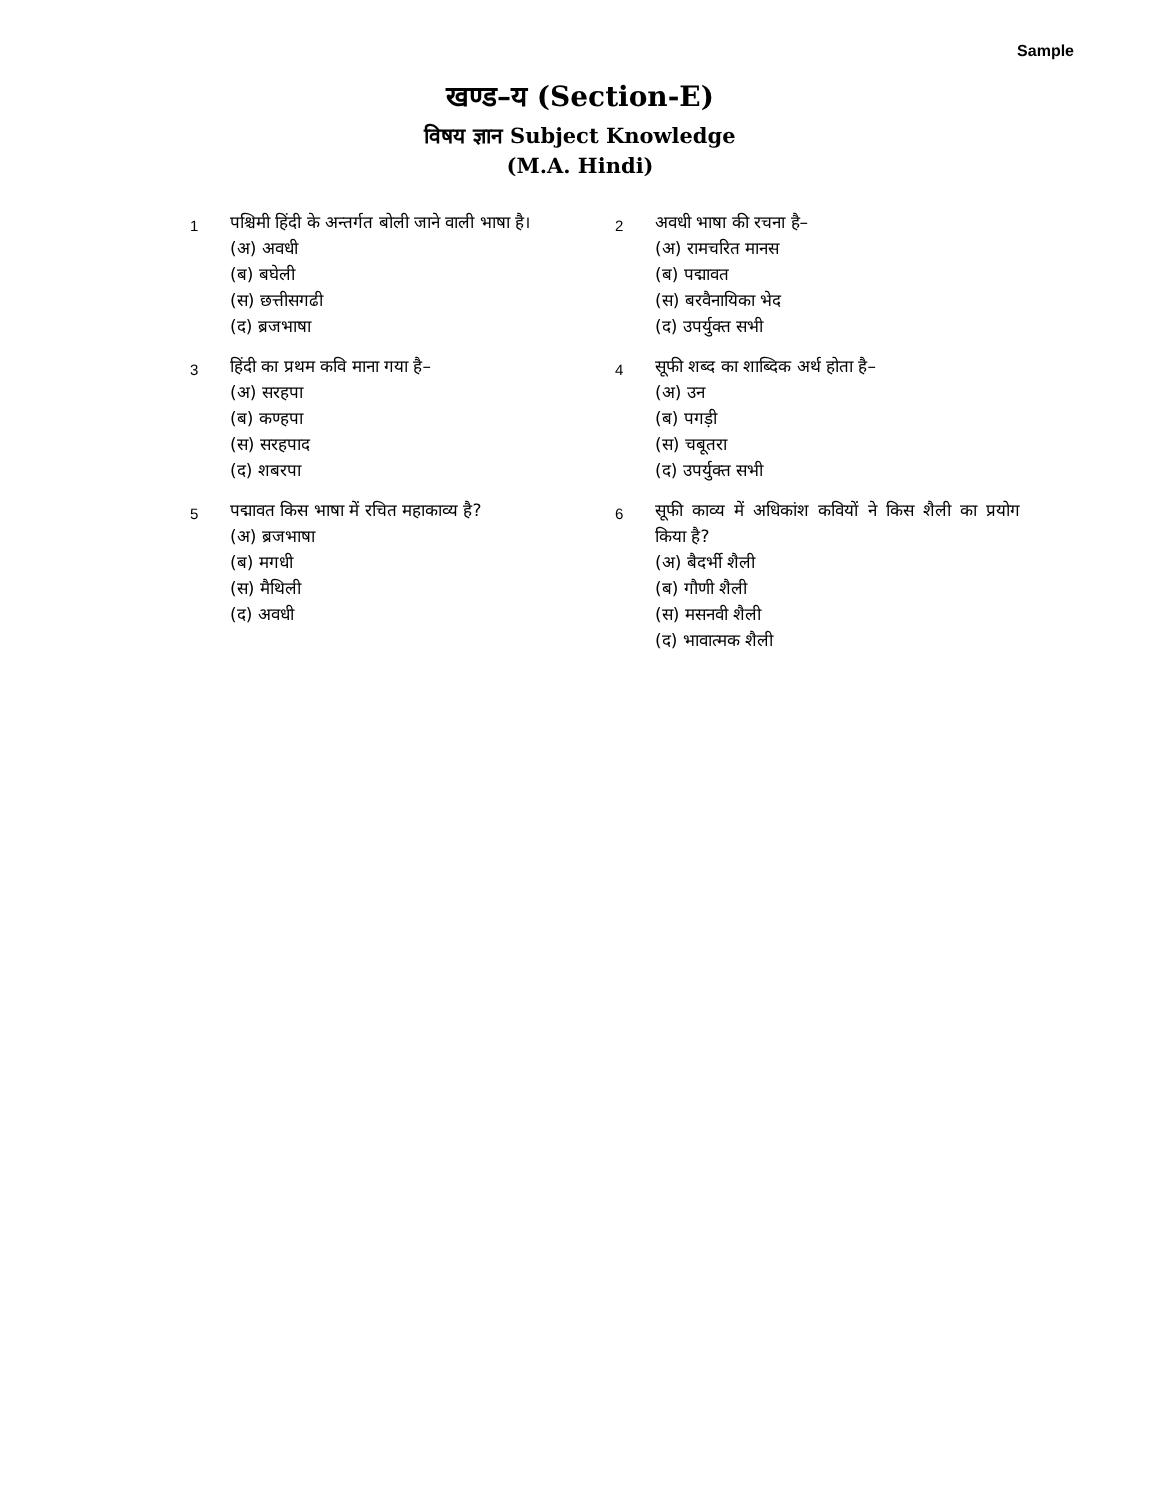Sample
खण्ड–य (Section-E)
विषय ज्ञान Subject Knowledge
(M.A. Hindi)
1
पश्चिमी हिंदी के अन्तर्गत बोली जाने वाली भाषा है।
(अ) अवधी
(ब) बघेली
(स) छत्तीसगढी
(द) ब्रजभाषा
2
अवधी भाषा की रचना है–
(अ) रामचरित मानस
(ब) पद्मावत
(स) बरवैनायिका भेद
(द) उपर्युक्त सभी
3
हिंदी का प्रथम कवि माना गया है–
(अ) सरहपा
(ब) कण्हपा
(स) सरहपाद
(द) शबरपा
4
सूफी शब्द का शाब्दिक अर्थ होता है–
(अ) उन
(ब) पगड़ी
(स) चबूतरा
(द) उपर्युक्त सभी
5
पद्मावत किस भाषा में रचित महाकाव्य है?
(अ) ब्रजभाषा
(ब) मगधी
(स) मैथिली
(द) अवधी
6
सूफी काव्य में अधिकांश कवियों ने किस शैली का प्रयोग किया है?
(अ) बैदर्भी शैली
(ब) गौणी शैली
(स) मसनवी शैली
(द) भावात्मक शैली